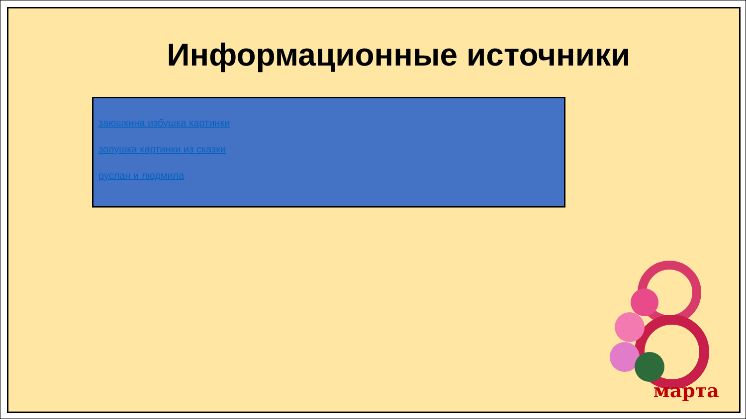Информационные источники
заюшкина избушка картинки
золушка картинки из сказки
руслан и людмила
марта